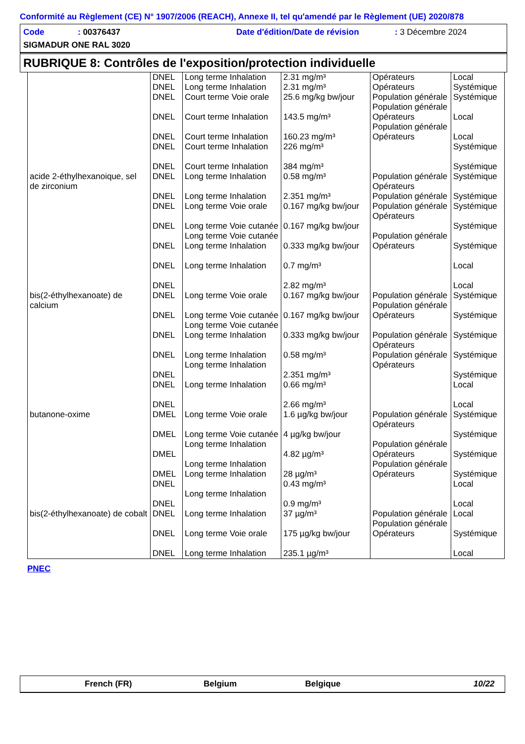Conformité au Règlement (CE) N° 1907/2006 (REACH), Annexe II, tel qu'amendé par le Règlement (UE) 2020/878
Code: 00376437 Date d'édition/Date de révision: 3 Décembre 2024
SIGMADUR ONE RAL 3020
RUBRIQUE 8: Contrôles de l'exposition/protection individuelle
| | DNEL DNEL DNEL DNEL DNEL DNEL DNEL | Long terme Inhalation Long terme Inhalation Court terme Voie orale Court terme Inhalation Court terme Inhalation Court terme Inhalation Court terme Inhalation | 2.31 mg/m³ 2.31 mg/m³ 25.6 mg/kg bw/jour 143.5 mg/m³ 160.23 mg/m³ 226 mg/m³ 384 mg/m³ | Opérateurs Opérateurs Population générale Population générale Opérateurs Population générale Opérateurs | Local Systémique Systémique Local Local Systémique Systémique |
| acide 2-éthylhexanoique, sel de zirconium | DNEL DNEL DNEL DNEL DNEL DNEL DNEL | Long terme Inhalation Long terme Inhalation Long terme Voie orale Long terme Voie cutanée Long terme Voie cutanée Long terme Inhalation Long terme Inhalation | 0.58 mg/m³ 2.351 mg/m³ 0.167 mg/kg bw/jour 0.167 mg/kg bw/jour 0.333 mg/kg bw/jour 0.7 mg/m³ 2.82 mg/m³ | Population générale Opérateurs Population générale Population générale Opérateurs Population générale Opérateurs | Systémique Systémique Systémique Systémique Systémique Local Local |
| bis(2-éthylhexanoate) de calcium | DNEL DNEL DNEL DNEL DNEL DNEL DNEL | Long terme Voie orale Long terme Voie cutanée Long terme Voie cutanée Long terme Inhalation Long terme Inhalation Long terme Inhalation Long terme Inhalation | 0.167 mg/kg bw/jour 0.167 mg/kg bw/jour 0.333 mg/kg bw/jour 0.58 mg/m³ 2.351 mg/m³ 0.66 mg/m³ 2.66 mg/m³ | Population générale Population générale Opérateurs Population générale Opérateurs Population générale Opérateurs | Systémique Systémique Systémique Systémique Systémique Local Local |
| butanone-oxime | DMEL DMEL DMEL DMEL DNEL DNEL | Long terme Voie orale Long terme Voie cutanée Long terme Inhalation Long terme Inhalation Long terme Inhalation Long terme Inhalation | 1.6 µg/kg bw/jour 4 µg/kg bw/jour 4.82 µg/m³ 28 µg/m³ 0.43 mg/m³ 0.9 mg/m³ | Population générale Opérateurs Population générale Opérateurs Population générale Opérateurs | Systémique Systémique Systémique Systémique Local Local |
| bis(2-éthylhexanoate) de cobalt | DNEL DNEL DNEL | Long terme Inhalation Long terme Voie orale Long terme Inhalation | 37 µg/m³ 175 µg/kg bw/jour 235.1 µg/m³ | Population générale Population générale Opérateurs | Local Systémique Local |
PNEC
French (FR) Belgium Belgique 10/22